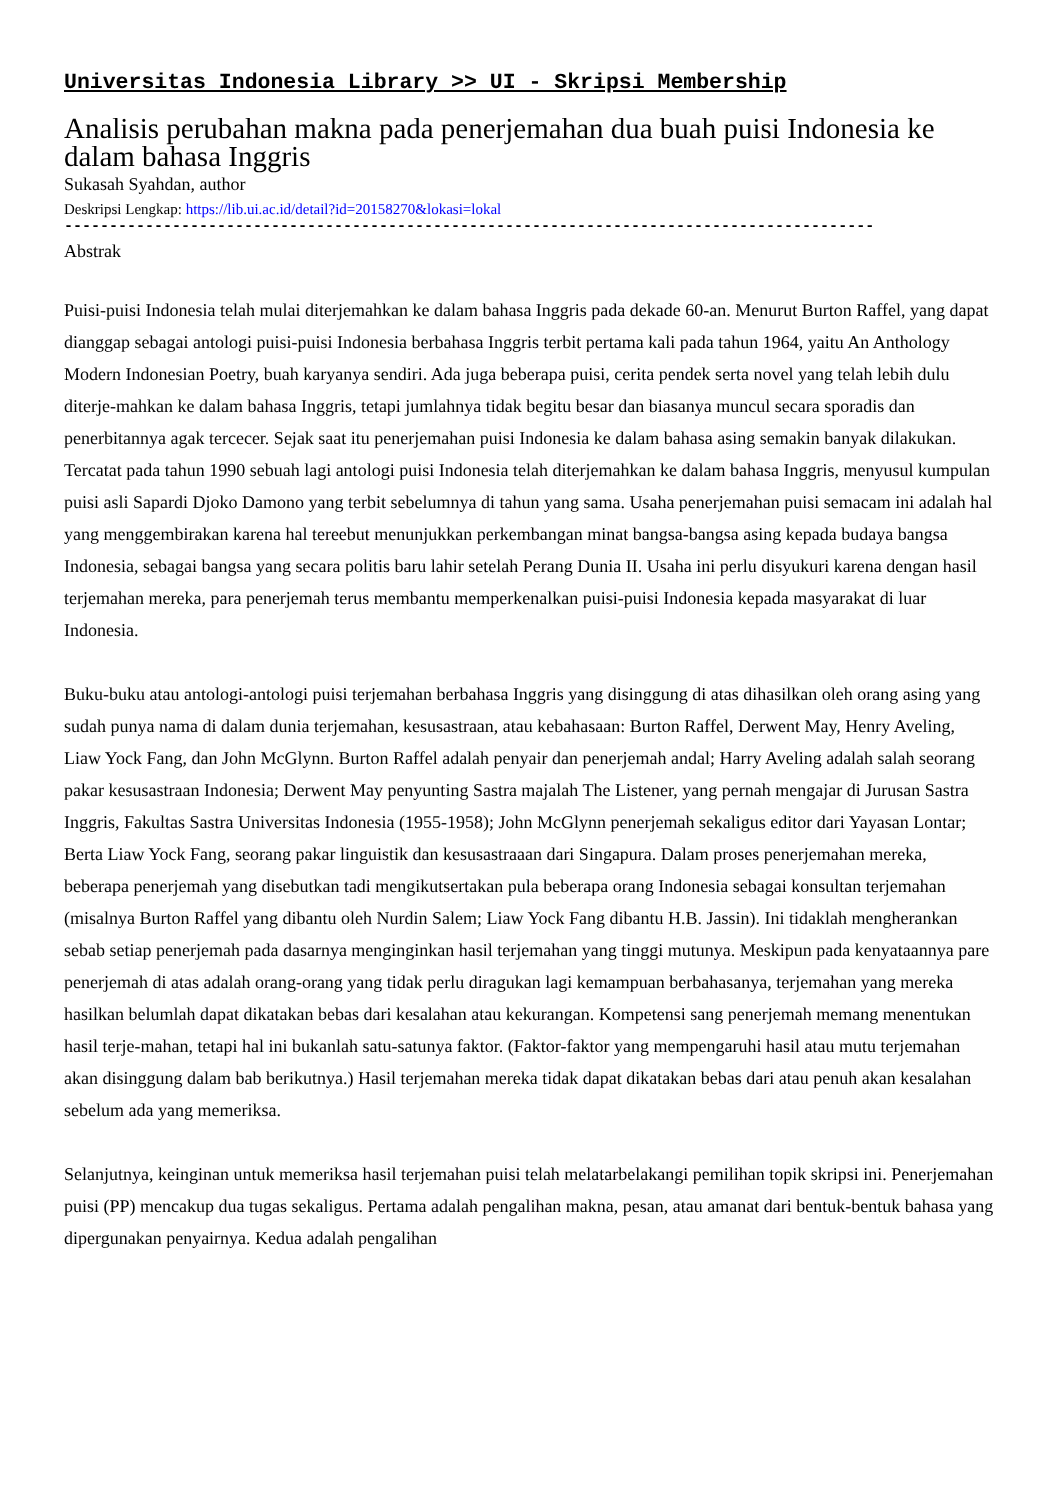Universitas Indonesia Library >> UI - Skripsi Membership
Analisis perubahan makna pada penerjemahan dua buah puisi Indonesia ke dalam bahasa Inggris
Sukasah Syahdan, author
Deskripsi Lengkap: https://lib.ui.ac.id/detail?id=20158270&lokasi=lokal
------------------------------------------------------------------------------------------
Abstrak
Puisi-puisi Indonesia telah mulai diterjemahkan ke dalam bahasa Inggris pada dekade 60-an. Menurut Burton Raffel, yang dapat dianggap sebagai antologi puisi-puisi Indonesia berbahasa Inggris terbit pertama kali pada tahun 1964, yaitu An Anthology Modern Indonesian Poetry, buah karyanya sendiri. Ada juga beberapa puisi, cerita pendek serta novel yang telah lebih dulu diterje-mahkan ke dalam bahasa Inggris, tetapi jumlahnya tidak begitu besar dan biasanya muncul secara sporadis dan penerbitannya agak tercecer. Sejak saat itu penerjemahan puisi Indonesia ke dalam bahasa asing semakin banyak dilakukan. Tercatat pada tahun 1990 sebuah lagi antologi puisi Indonesia telah diterjemahkan ke dalam bahasa Inggris, menyusul kumpulan puisi asli Sapardi Djoko Damono yang terbit sebelumnya di tahun yang sama. Usaha penerjemahan puisi semacam ini adalah hal yang menggembirakan karena hal tereebut menunjukkan perkembangan minat bangsa-bangsa asing kepada budaya bangsa Indonesia, sebagai bangsa yang secara politis baru lahir setelah Perang Dunia II. Usaha ini perlu disyukuri karena dengan hasil terjemahan mereka, para penerjemah terus membantu memperkenalkan puisi-puisi Indonesia kepada masyarakat di luar Indonesia.
Buku-buku atau antologi-antologi puisi terjemahan berbahasa Inggris yang disinggung di atas dihasilkan oleh orang asing yang sudah punya nama di dalam dunia terjemahan, kesusastraan, atau kebahasaan: Burton Raffel, Derwent May, Henry Aveling, Liaw Yock Fang, dan John McGlynn. Burton Raffel adalah penyair dan penerjemah andal; Harry Aveling adalah salah seorang pakar kesusastraan Indonesia; Derwent May penyunting Sastra majalah The Listener, yang pernah mengajar di Jurusan Sastra Inggris, Fakultas Sastra Universitas Indonesia (1955-1958); John McGlynn penerjemah sekaligus editor dari Yayasan Lontar; Berta Liaw Yock Fang, seorang pakar linguistik dan kesusastraaan dari Singapura. Dalam proses penerjemahan mereka, beberapa penerjemah yang disebutkan tadi mengikutsertakan pula beberapa orang Indonesia sebagai konsultan terjemahan (misalnya Burton Raffel yang dibantu oleh Nurdin Salem; Liaw Yock Fang dibantu H.B. Jassin). Ini tidaklah mengherankan sebab setiap penerjemah pada dasarnya menginginkan hasil terjemahan yang tinggi mutunya. Meskipun pada kenyataannya pare penerjemah di atas adalah orang-orang yang tidak perlu diragukan lagi kemampuan berbahasanya, terjemahan yang mereka hasilkan belumlah dapat dikatakan bebas dari kesalahan atau kekurangan. Kompetensi sang penerjemah memang menentukan hasil terje-mahan, tetapi hal ini bukanlah satu-satunya faktor. (Faktor-faktor yang mempengaruhi hasil atau mutu terjemahan akan disinggung dalam bab berikutnya.) Hasil terjemahan mereka tidak dapat dikatakan bebas dari atau penuh akan kesalahan sebelum ada yang memeriksa.
Selanjutnya, keinginan untuk memeriksa hasil terjemahan puisi telah melatarbelakangi pemilihan topik skripsi ini. Penerjemahan puisi (PP) mencakup dua tugas sekaligus. Pertama adalah pengalihan makna, pesan, atau amanat dari bentuk-bentuk bahasa yang dipergunakan penyairnya. Kedua adalah pengalihan